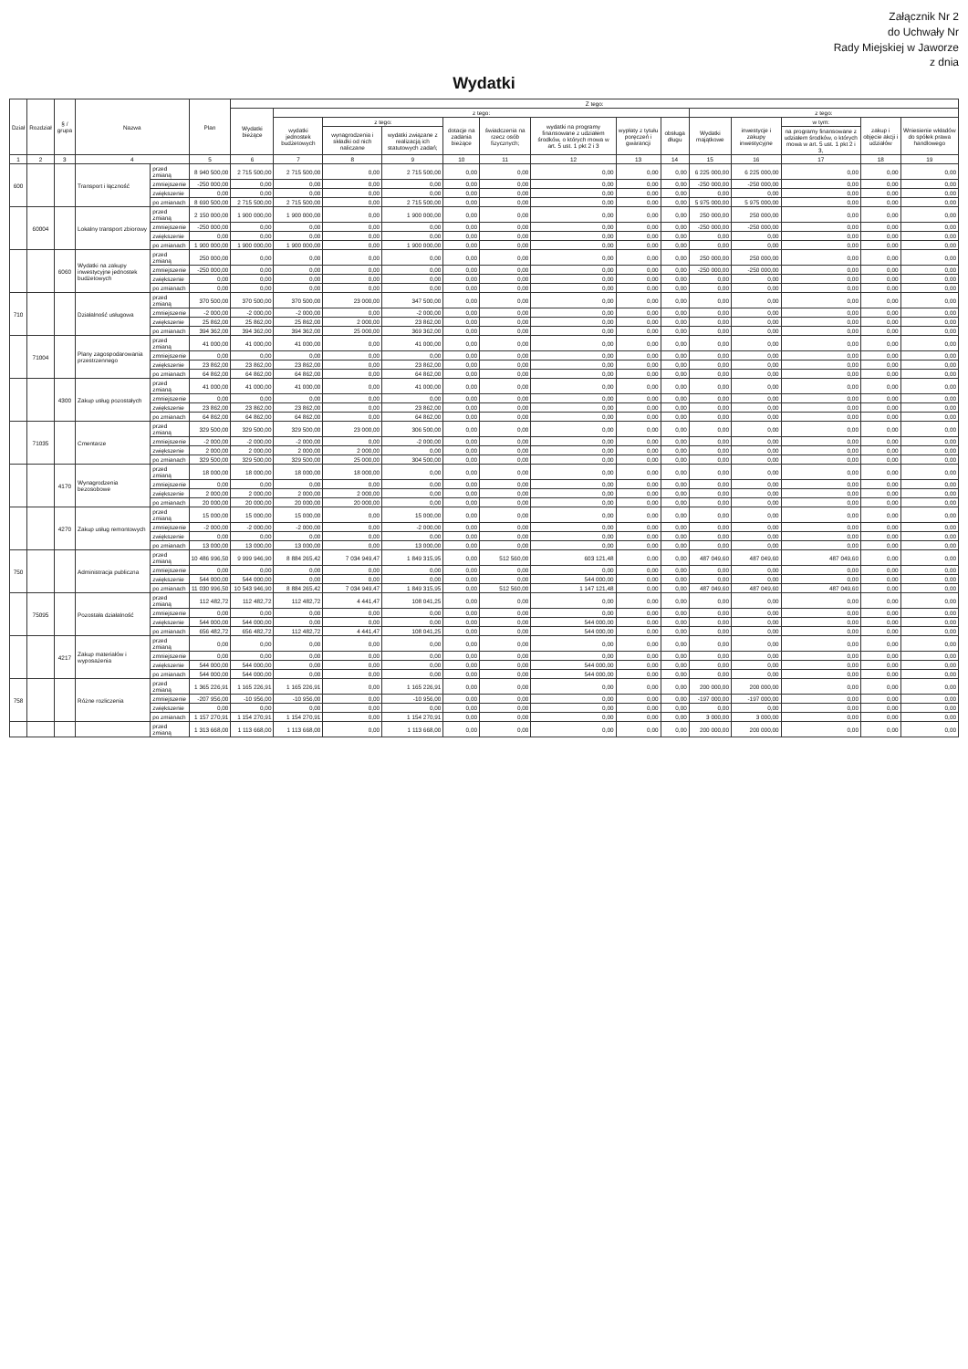Załącznik Nr 2
do Uchwały Nr
Rady Miejskiej w Jaworze
z dnia
Wydatki
| Dział | Rozdział | § / grupa | Nazwa | | Plan | Z tego: | | | | | | | | | | | | | |
| --- | --- | --- | --- | --- | --- | --- | --- | --- | --- | --- | --- | --- | --- | --- | --- | --- | --- | --- | --- |
| | | | | | | Wydatki bieżące | z tego: | | | | | | | | z tego: | | | | |
| | | | | | | | wydatki jednostek budżetowych | z tego: | | dotacje na zadania bieżące | świadczenia na rzecz osób fizycznych; | wydatki na programy finansowane z udziałem środków, o których mowa w art. 5 ust. 1 pkt 2 i 3 | wypłaty z tytułu poręczeń i gwarancji | obsługa długu | Wydatki majątkowe | inwestycje i zakupy inwestycyjne | w tym: | zakup i objęcie akcji i udziałów | Wniesienie wkładów do spółek prawa handlowego |
| | | | | | | | | wynagrodzenia i składki od nich naliczane | wydatki związane z realizacją ich statutowych zadań; | | | | | | | | na programy finansowane z udziałem środków, o których mowa w art. 5 ust. 1 pkt 2 i 3, | | |
| 1 | 2 | 3 | 4 | | 5 | 6 | 7 | 8 | 9 | 10 | 11 | 12 | 13 | 14 | 15 | 16 | 17 | 18 | 19 |
| 600 | | | Transport i łączność | przed zmianą | 8 940 500,00 | 2 715 500,00 | 2 715 500,00 | 0,00 | 2 715 500,00 | 0,00 | 0,00 | 0,00 | 0,00 | 0,00 | 6 225 000,00 | 6 225 000,00 | 0,00 | 0,00 | 0,00 |
| | | | | zmniejszenie | -250 000,00 | 0,00 | 0,00 | 0,00 | 0,00 | 0,00 | 0,00 | 0,00 | 0,00 | 0,00 | -250 000,00 | -250 000,00 | 0,00 | 0,00 | 0,00 |
| | | | | zwiększenie | 0,00 | 0,00 | 0,00 | 0,00 | 0,00 | 0,00 | 0,00 | 0,00 | 0,00 | 0,00 | 0,00 | 0,00 | 0,00 | 0,00 | 0,00 |
| | | | | po zmianach | 8 690 500,00 | 2 715 500,00 | 2 715 500,00 | 0,00 | 2 715 500,00 | 0,00 | 0,00 | 0,00 | 0,00 | 0,00 | 5 975 000,00 | 5 975 000,00 | 0,00 | 0,00 | 0,00 |
| | 60004 | | Lokalny transport zbiorowy | przed zmianą | 2 150 000,00 | 1 900 000,00 | 1 900 000,00 | 0,00 | 1 900 000,00 | 0,00 | 0,00 | 0,00 | 0,00 | 0,00 | 250 000,00 | 250 000,00 | 0,00 | 0,00 | 0,00 |
| | | | | zmniejszenie | -250 000,00 | 0,00 | 0,00 | 0,00 | 0,00 | 0,00 | 0,00 | 0,00 | 0,00 | 0,00 | -250 000,00 | -250 000,00 | 0,00 | 0,00 | 0,00 |
| | | | | zwiększenie | 0,00 | 0,00 | 0,00 | 0,00 | 0,00 | 0,00 | 0,00 | 0,00 | 0,00 | 0,00 | 0,00 | 0,00 | 0,00 | 0,00 | 0,00 |
| | | | | po zmianach | 1 900 000,00 | 1 900 000,00 | 1 900 000,00 | 0,00 | 1 900 000,00 | 0,00 | 0,00 | 0,00 | 0,00 | 0,00 | 0,00 | 0,00 | 0,00 | 0,00 | 0,00 |
| | | 6060 | Wydatki na zakupy inwestycyjne jednostek budżetowych | przed zmianą | 250 000,00 | 0,00 | 0,00 | 0,00 | 0,00 | 0,00 | 0,00 | 0,00 | 0,00 | 0,00 | 250 000,00 | 250 000,00 | 0,00 | 0,00 | 0,00 |
| | | | | zmniejszenie | -250 000,00 | 0,00 | 0,00 | 0,00 | 0,00 | 0,00 | 0,00 | 0,00 | 0,00 | 0,00 | -250 000,00 | -250 000,00 | 0,00 | 0,00 | 0,00 |
| | | | | zwiększenie | 0,00 | 0,00 | 0,00 | 0,00 | 0,00 | 0,00 | 0,00 | 0,00 | 0,00 | 0,00 | 0,00 | 0,00 | 0,00 | 0,00 | 0,00 |
| | | | | po zmianach | 0,00 | 0,00 | 0,00 | 0,00 | 0,00 | 0,00 | 0,00 | 0,00 | 0,00 | 0,00 | 0,00 | 0,00 | 0,00 | 0,00 | 0,00 |
| 710 | | | Działalność usługowa | przed zmianą | 370 500,00 | 370 500,00 | 370 500,00 | 23 000,00 | 347 500,00 | 0,00 | 0,00 | 0,00 | 0,00 | 0,00 | 0,00 | 0,00 | 0,00 | 0,00 | 0,00 |
| | | | | zmniejszenie | -2 000,00 | -2 000,00 | -2 000,00 | 0,00 | -2 000,00 | 0,00 | 0,00 | 0,00 | 0,00 | 0,00 | 0,00 | 0,00 | 0,00 | 0,00 | 0,00 |
| | | | | zwiększenie | 25 862,00 | 25 862,00 | 25 862,00 | 2 000,00 | 23 862,00 | 0,00 | 0,00 | 0,00 | 0,00 | 0,00 | 0,00 | 0,00 | 0,00 | 0,00 | 0,00 |
| | | | | po zmianach | 394 362,00 | 394 362,00 | 394 362,00 | 25 000,00 | 369 362,00 | 0,00 | 0,00 | 0,00 | 0,00 | 0,00 | 0,00 | 0,00 | 0,00 | 0,00 | 0,00 |
| | 71004 | | Plany zagospodarowania przestrzennego | przed zmianą | 41 000,00 | 41 000,00 | 41 000,00 | 0,00 | 41 000,00 | 0,00 | 0,00 | 0,00 | 0,00 | 0,00 | 0,00 | 0,00 | 0,00 | 0,00 | 0,00 |
| | | | | zmniejszenie | 0,00 | 0,00 | 0,00 | 0,00 | 0,00 | 0,00 | 0,00 | 0,00 | 0,00 | 0,00 | 0,00 | 0,00 | 0,00 | 0,00 | 0,00 |
| | | | | zwiększenie | 23 862,00 | 23 862,00 | 23 862,00 | 0,00 | 23 862,00 | 0,00 | 0,00 | 0,00 | 0,00 | 0,00 | 0,00 | 0,00 | 0,00 | 0,00 | 0,00 |
| | | | | po zmianach | 64 862,00 | 64 862,00 | 64 862,00 | 0,00 | 64 862,00 | 0,00 | 0,00 | 0,00 | 0,00 | 0,00 | 0,00 | 0,00 | 0,00 | 0,00 | 0,00 |
| | | 4300 | Zakup usług pozostałych | przed zmianą | 41 000,00 | 41 000,00 | 41 000,00 | 0,00 | 41 000,00 | 0,00 | 0,00 | 0,00 | 0,00 | 0,00 | 0,00 | 0,00 | 0,00 | 0,00 | 0,00 |
| | | | | zmniejszenie | 0,00 | 0,00 | 0,00 | 0,00 | 0,00 | 0,00 | 0,00 | 0,00 | 0,00 | 0,00 | 0,00 | 0,00 | 0,00 | 0,00 | 0,00 |
| | | | | zwiększenie | 23 862,00 | 23 862,00 | 23 862,00 | 0,00 | 23 862,00 | 0,00 | 0,00 | 0,00 | 0,00 | 0,00 | 0,00 | 0,00 | 0,00 | 0,00 | 0,00 |
| | | | | po zmianach | 64 862,00 | 64 862,00 | 64 862,00 | 0,00 | 64 862,00 | 0,00 | 0,00 | 0,00 | 0,00 | 0,00 | 0,00 | 0,00 | 0,00 | 0,00 | 0,00 |
| | 71035 | | Cmentarze | przed zmianą | 329 500,00 | 329 500,00 | 329 500,00 | 23 000,00 | 306 500,00 | 0,00 | 0,00 | 0,00 | 0,00 | 0,00 | 0,00 | 0,00 | 0,00 | 0,00 | 0,00 |
| | | | | zmniejszenie | -2 000,00 | -2 000,00 | -2 000,00 | 0,00 | -2 000,00 | 0,00 | 0,00 | 0,00 | 0,00 | 0,00 | 0,00 | 0,00 | 0,00 | 0,00 | 0,00 |
| | | | | zwiększenie | 2 000,00 | 2 000,00 | 2 000,00 | 2 000,00 | 0,00 | 0,00 | 0,00 | 0,00 | 0,00 | 0,00 | 0,00 | 0,00 | 0,00 | 0,00 | 0,00 |
| | | | | po zmianach | 329 500,00 | 329 500,00 | 329 500,00 | 25 000,00 | 304 500,00 | 0,00 | 0,00 | 0,00 | 0,00 | 0,00 | 0,00 | 0,00 | 0,00 | 0,00 | 0,00 |
| | | 4170 | Wynagrodzenia bezosobowe | przed zmianą | 18 000,00 | 18 000,00 | 18 000,00 | 18 000,00 | 0,00 | 0,00 | 0,00 | 0,00 | 0,00 | 0,00 | 0,00 | 0,00 | 0,00 | 0,00 | 0,00 |
| | | | | zmniejszenie | 0,00 | 0,00 | 0,00 | 0,00 | 0,00 | 0,00 | 0,00 | 0,00 | 0,00 | 0,00 | 0,00 | 0,00 | 0,00 | 0,00 | 0,00 |
| | | | | zwiększenie | 2 000,00 | 2 000,00 | 2 000,00 | 2 000,00 | 0,00 | 0,00 | 0,00 | 0,00 | 0,00 | 0,00 | 0,00 | 0,00 | 0,00 | 0,00 | 0,00 |
| | | | | po zmianach | 20 000,00 | 20 000,00 | 20 000,00 | 20 000,00 | 0,00 | 0,00 | 0,00 | 0,00 | 0,00 | 0,00 | 0,00 | 0,00 | 0,00 | 0,00 | 0,00 |
| | | 4270 | Zakup usług remontowych | przed zmianą | 15 000,00 | 15 000,00 | 15 000,00 | 0,00 | 15 000,00 | 0,00 | 0,00 | 0,00 | 0,00 | 0,00 | 0,00 | 0,00 | 0,00 | 0,00 | 0,00 |
| | | | | zmniejszenie | -2 000,00 | -2 000,00 | -2 000,00 | 0,00 | -2 000,00 | 0,00 | 0,00 | 0,00 | 0,00 | 0,00 | 0,00 | 0,00 | 0,00 | 0,00 | 0,00 |
| | | | | zwiększenie | 0,00 | 0,00 | 0,00 | 0,00 | 0,00 | 0,00 | 0,00 | 0,00 | 0,00 | 0,00 | 0,00 | 0,00 | 0,00 | 0,00 | 0,00 |
| | | | | po zmianach | 13 000,00 | 13 000,00 | 13 000,00 | 0,00 | 13 000,00 | 0,00 | 0,00 | 0,00 | 0,00 | 0,00 | 0,00 | 0,00 | 0,00 | 0,00 | 0,00 |
| 750 | | | Administracja publiczna | przed zmianą | 10 486 996,50 | 9 999 946,90 | 8 884 265,42 | 7 034 949,47 | 1 849 315,95 | 0,00 | 512 560,00 | 603 121,48 | 0,00 | 0,00 | 487 049,60 | 487 049,60 | 487 049,60 | 0,00 | 0,00 |
| | | | | zmniejszenie | 0,00 | 0,00 | 0,00 | 0,00 | 0,00 | 0,00 | 0,00 | 0,00 | 0,00 | 0,00 | 0,00 | 0,00 | 0,00 | 0,00 | 0,00 |
| | | | | zwiększenie | 544 000,00 | 544 000,00 | 0,00 | 0,00 | 0,00 | 0,00 | 0,00 | 544 000,00 | 0,00 | 0,00 | 0,00 | 0,00 | 0,00 | 0,00 | 0,00 |
| | | | | po zmianach | 11 030 996,50 | 10 543 946,90 | 8 884 265,42 | 7 034 949,47 | 1 849 315,95 | 0,00 | 512 560,00 | 1 147 121,48 | 0,00 | 0,00 | 487 049,60 | 487 049,60 | 487 049,60 | 0,00 | 0,00 |
| | 75095 | | Pozostała działalność | przed zmianą | 112 482,72 | 112 482,72 | 112 482,72 | 4 441,47 | 108 041,25 | 0,00 | 0,00 | 0,00 | 0,00 | 0,00 | 0,00 | 0,00 | 0,00 | 0,00 | 0,00 |
| | | | | zmniejszenie | 0,00 | 0,00 | 0,00 | 0,00 | 0,00 | 0,00 | 0,00 | 0,00 | 0,00 | 0,00 | 0,00 | 0,00 | 0,00 | 0,00 | 0,00 |
| | | | | zwiększenie | 544 000,00 | 544 000,00 | 0,00 | 0,00 | 0,00 | 0,00 | 0,00 | 544 000,00 | 0,00 | 0,00 | 0,00 | 0,00 | 0,00 | 0,00 | 0,00 |
| | | | | po zmianach | 656 482,72 | 656 482,72 | 112 482,72 | 4 441,47 | 108 041,25 | 0,00 | 0,00 | 544 000,00 | 0,00 | 0,00 | 0,00 | 0,00 | 0,00 | 0,00 | 0,00 |
| | | 4217 | Zakup materiałów i wyposażenia | przed zmianą | 0,00 | 0,00 | 0,00 | 0,00 | 0,00 | 0,00 | 0,00 | 0,00 | 0,00 | 0,00 | 0,00 | 0,00 | 0,00 | 0,00 | 0,00 |
| | | | | zmniejszenie | 0,00 | 0,00 | 0,00 | 0,00 | 0,00 | 0,00 | 0,00 | 0,00 | 0,00 | 0,00 | 0,00 | 0,00 | 0,00 | 0,00 | 0,00 |
| | | | | zwiększenie | 544 000,00 | 544 000,00 | 0,00 | 0,00 | 0,00 | 0,00 | 0,00 | 544 000,00 | 0,00 | 0,00 | 0,00 | 0,00 | 0,00 | 0,00 | 0,00 |
| | | | | po zmianach | 544 000,00 | 544 000,00 | 0,00 | 0,00 | 0,00 | 0,00 | 0,00 | 544 000,00 | 0,00 | 0,00 | 0,00 | 0,00 | 0,00 | 0,00 | 0,00 |
| 758 | | | Różne rozliczenia | przed zmianą | 1 365 226,91 | 1 165 226,91 | 1 165 226,91 | 0,00 | 1 165 226,91 | 0,00 | 0,00 | 0,00 | 0,00 | 0,00 | 200 000,00 | 200 000,00 | 0,00 | 0,00 | 0,00 |
| | | | | zmniejszenie | -207 956,00 | -10 956,00 | -10 956,00 | 0,00 | -10 956,00 | 0,00 | 0,00 | 0,00 | 0,00 | 0,00 | -197 000,00 | -197 000,00 | 0,00 | 0,00 | 0,00 |
| | | | | zwiększenie | 0,00 | 0,00 | 0,00 | 0,00 | 0,00 | 0,00 | 0,00 | 0,00 | 0,00 | 0,00 | 0,00 | 0,00 | 0,00 | 0,00 | 0,00 |
| | | | | po zmianach | 1 157 270,91 | 1 154 270,91 | 1 154 270,91 | 0,00 | 1 154 270,91 | 0,00 | 0,00 | 0,00 | 0,00 | 0,00 | 3 000,00 | 3 000,00 | 0,00 | 0,00 | 0,00 |
| | | | | przed zmianą | 1 313 668,00 | 1 113 668,00 | 1 113 668,00 | 0,00 | 1 113 668,00 | 0,00 | 0,00 | 0,00 | 0,00 | 0,00 | 200 000,00 | 200 000,00 | 0,00 | 0,00 | 0,00 |